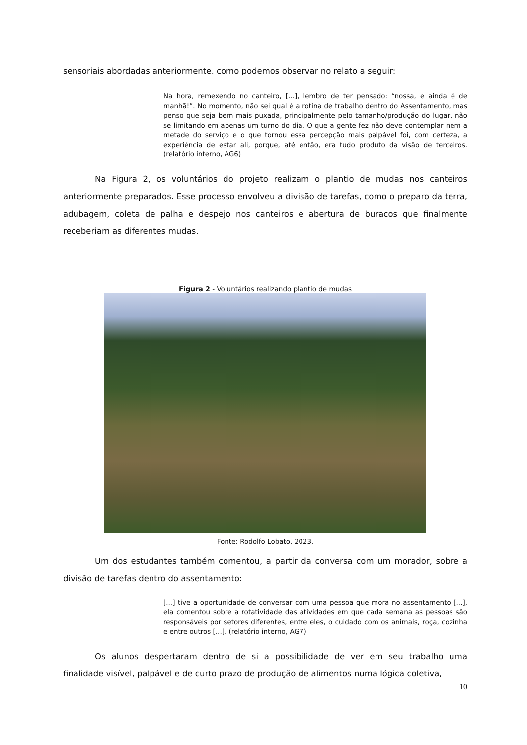sensoriais abordadas anteriormente, como podemos observar no relato a seguir:
Na hora, remexendo no canteiro, [...], lembro de ter pensado: “nossa, e ainda é de manhã!”. No momento, não sei qual é a rotina de trabalho dentro do Assentamento, mas penso que seja bem mais puxada, principalmente pelo tamanho/produção do lugar, não se limitando em apenas um turno do dia. O que a gente fez não deve contemplar nem a metade do serviço e o que tornou essa percepção mais palpável foi, com certeza, a experiência de estar ali, porque, até então, era tudo produto da visão de terceiros. (relatório interno, AG6)
Na Figura 2, os voluntários do projeto realizam o plantio de mudas nos canteiros anteriormente preparados. Esse processo envolveu a divisão de tarefas, como o preparo da terra, adubagem, coleta de palha e despejo nos canteiros e abertura de buracos que finalmente receberiam as diferentes mudas.
Figura 2 - Voluntários realizando plantio de mudas
Fonte: Rodolfo Lobato, 2023.
Um dos estudantes também comentou, a partir da conversa com um morador, sobre a divisão de tarefas dentro do assentamento:
[...] tive a oportunidade de conversar com uma pessoa que mora no assentamento [...], ela comentou sobre a rotatividade das atividades em que cada semana as pessoas são responsáveis por setores diferentes, entre eles, o cuidado com os animais, roça, cozinha e entre outros [...]. (relatório interno, AG7)
Os alunos despertaram dentro de si a possibilidade de ver em seu trabalho uma finalidade visível, palpável e de curto prazo de produção de alimentos numa lógica coletiva,
10